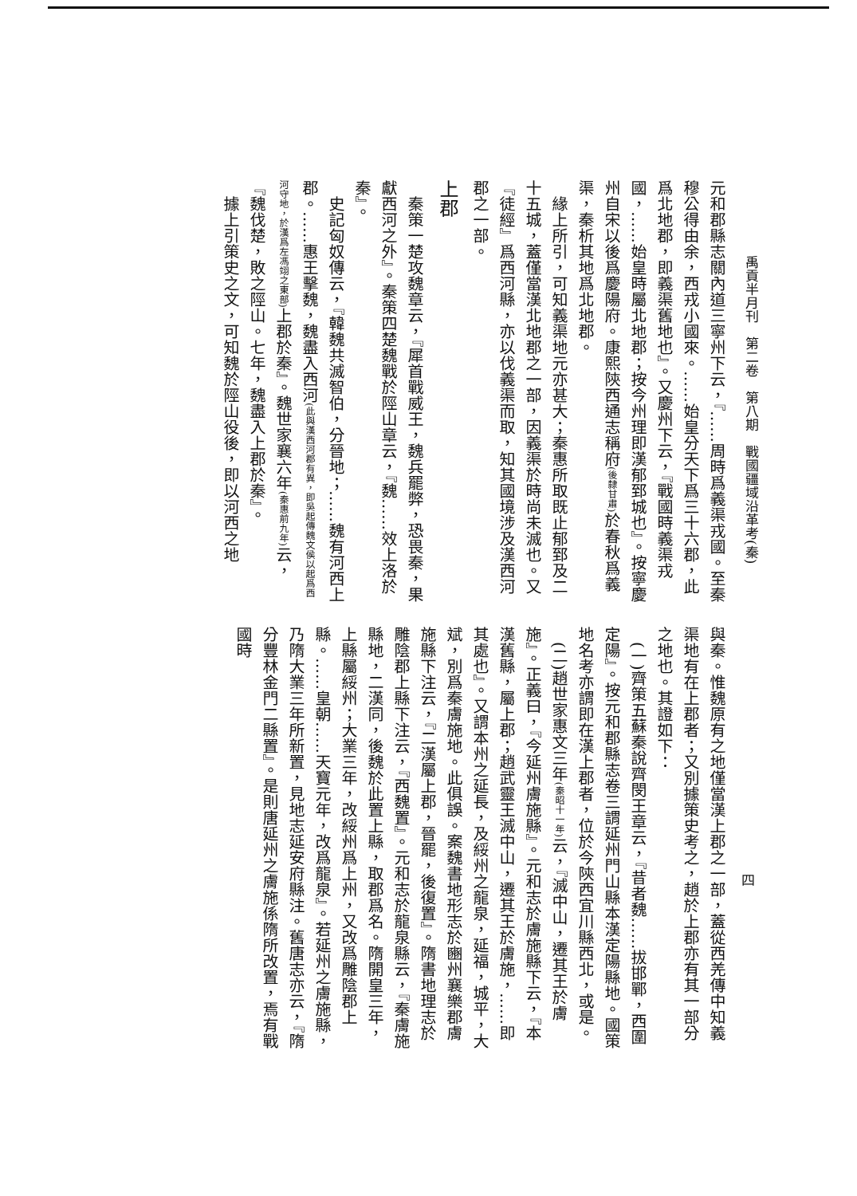禹貢半月刊　第二卷　第八期　戰國疆域沿革考(秦)
元和郡縣志關內道三寧州下云，『……周時爲義渠戎國。至秦穆公得由余，西戎小國來。……始皇分天下爲三十六郡，此爲北地郡，即義渠舊地也』。又慶州下云，『戰國時義渠戎國，……始皇時屬北地郡；按今州理即漢郁郅城也』。按寧慶州自宋以後爲慶陽府。康熙陝西通志稱府(後隸甘肅) 於春秋爲義渠，秦析其地爲北地郡。
　緣上所引，可知義渠地元亦甚大；秦惠所取既止郁郅及二十五城，蓋僅當漢北地郡之一部，因義渠於時尚未滅也。又『徒經』爲西河縣，亦以伐義渠而取，知其國境涉及漢西河郡之一部。
上郡
　秦策一楚攻魏章云，『犀首戰威王，魏兵罷弊，恐畏秦，果獻西河之外』。秦策四楚魏戰於陘山章云，『魏……效上洛於秦』。
　史記匈奴傳云，『韓魏共滅智伯，分晉地；……魏有河西上郡。……惠王擊魏，魏盡入西河(此與漢西河郡有異，即吳起傳魏文侯以起爲西河守地，於漢爲左馮翊之東部) 上郡於秦』。魏世家襄六年(秦惠前九年) 云，『魏伐楚，敗之陘山。七年，魏盡入上郡於秦』。
　據上引策史之文，可知魏於陘山役後，即以河西之地
四
與秦。惟魏原有之地僅當漢上郡之一部，蓋從西羌傳中知義渠地有在上郡者；又別據策史考之，趙於上郡亦有其一部分之地也。其證如下：
　(一)齊策五蘇秦說齊閔王章云，『昔者魏……拔邯鄲，西圍定陽』。按元和郡縣志卷三謂延州門山縣本漢定陽縣地。國策地名考亦謂即在漢上郡者，位於今陝西宜川縣西北，或是。
　(二)趙世家惠文三年(秦昭十一年) 云，『滅中山，遷其王於膚施』。正義曰，『今延州膚施縣』。元和志於膚施縣下云，『本漢舊縣，屬上郡；趙武靈王滅中山，遷其王於膚施，……即其處也』。又謂本州之延長，及綏州之龍泉，延福，城平，大斌，別爲秦膚施地。此俱誤。案魏書地形志於豳州襄樂郡膚施縣下注云，『二漢屬上郡，晉罷，後復置』。隋書地理志於雕陰郡上縣下注云，『西魏置』。元和志於龍泉縣云，『秦膚施縣地，二漢同，後魏於此置上縣，取郡爲名。隋開皇三年，上縣屬綏州；大業三年，改綏州爲上州，又改爲雕陰郡上縣。……皇朝……天寶元年，改爲龍泉』。若延州之膚施縣，乃隋大業三年所新置，見地志延安府縣注。舊唐志亦云，『隋分豐林金門二縣置』。是則唐延州之膚施係隋所改置，焉有戰國時